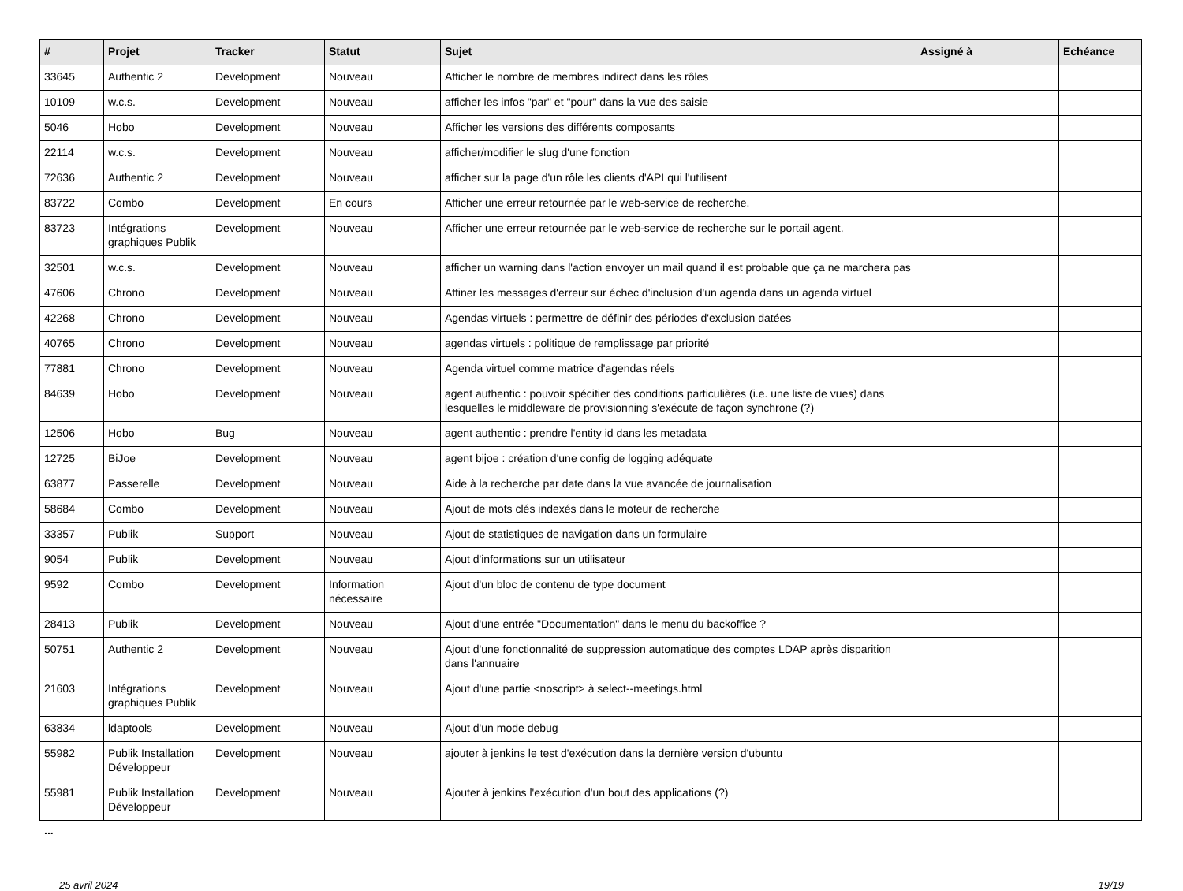| # | Projet | Tracker | Statut | Sujet | Assigné à | Echéance |
| --- | --- | --- | --- | --- | --- | --- |
| 33645 | Authentic 2 | Development | Nouveau | Afficher le nombre de membres indirect dans les rôles | | |
| 10109 | w.c.s. | Development | Nouveau | afficher les infos "par" et "pour" dans la vue des saisie | | |
| 5046 | Hobo | Development | Nouveau | Afficher les versions des différents composants | | |
| 22114 | w.c.s. | Development | Nouveau | afficher/modifier le slug d'une fonction | | |
| 72636 | Authentic 2 | Development | Nouveau | afficher sur la page d'un rôle les clients d'API qui l'utilisent | | |
| 83722 | Combo | Development | En cours | Afficher une erreur retournée par le web-service de recherche. | | |
| 83723 | Intégrations graphiques Publik | Development | Nouveau | Afficher une erreur retournée par le web-service de recherche sur le portail agent. | | |
| 32501 | w.c.s. | Development | Nouveau | afficher un warning dans l'action envoyer un mail quand il est probable que ça ne marchera pas | | |
| 47606 | Chrono | Development | Nouveau | Affiner les messages d'erreur sur échec d'inclusion d'un agenda dans un agenda virtuel | | |
| 42268 | Chrono | Development | Nouveau | Agendas virtuels : permettre de définir des périodes d'exclusion datées | | |
| 40765 | Chrono | Development | Nouveau | agendas virtuels : politique de remplissage par priorité | | |
| 77881 | Chrono | Development | Nouveau | Agenda virtuel comme matrice d'agendas réels | | |
| 84639 | Hobo | Development | Nouveau | agent authentic : pouvoir spécifier des conditions particulières (i.e. une liste de vues) dans lesquelles le middleware de provisionning s'exécute de façon synchrone (?) | | |
| 12506 | Hobo | Bug | Nouveau | agent authentic : prendre l'entity id dans les metadata | | |
| 12725 | BiJoe | Development | Nouveau | agent bijoe : création d'une config de logging adéquate | | |
| 63877 | Passerelle | Development | Nouveau | Aide à la recherche par date dans la vue avancée de journalisation | | |
| 58684 | Combo | Development | Nouveau | Ajout de mots clés indexés dans le moteur de recherche | | |
| 33357 | Publik | Support | Nouveau | Ajout de statistiques de navigation dans un formulaire | | |
| 9054 | Publik | Development | Nouveau | Ajout d'informations sur un utilisateur | | |
| 9592 | Combo | Development | Information nécessaire | Ajout d'un bloc de contenu de type document | | |
| 28413 | Publik | Development | Nouveau | Ajout d'une entrée "Documentation" dans le menu du backoffice ? | | |
| 50751 | Authentic 2 | Development | Nouveau | Ajout d'une fonctionnalité de suppression automatique des comptes LDAP après disparition dans l'annuaire | | |
| 21603 | Intégrations graphiques Publik | Development | Nouveau | Ajout d'une partie <noscript> à select--meetings.html | | |
| 63834 | ldaptools | Development | Nouveau | Ajout d'un mode debug | | |
| 55982 | Publik Installation Développeur | Development | Nouveau | ajouter à jenkins le test d'exécution dans la dernière version d'ubuntu | | |
| 55981 | Publik Installation Développeur | Development | Nouveau | Ajouter à jenkins l'exécution d'un bout des applications (?) | | |
...
25 avril 2024 19/19